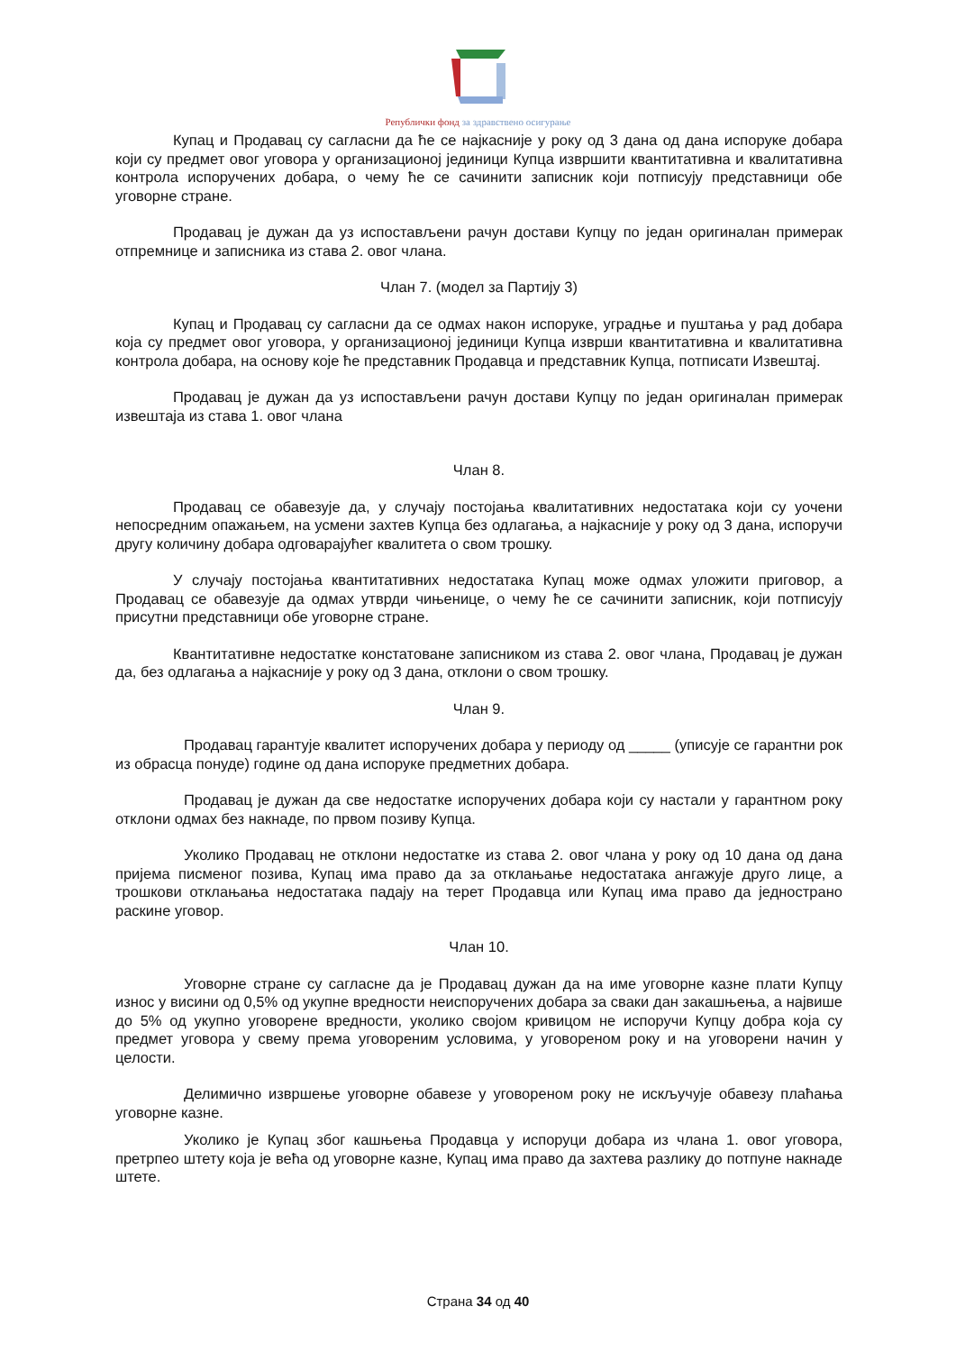Републички фонд за здравствено осигурање
Купац и Продавац су сагласни да ће се најкасније у року од 3 дана од дана испоруке добара који су предмет овог уговора у организационој јединици Купца извршити квантитативна и квалитативна контрола испоручених добара, о чему ће се сачинити записник који потписују представници обе уговорне стране.
Продавац је дужан да уз испостављени рачун достави Купцу по један оригиналан примерак отпремнице и записника из става 2. овог члана.
Члан 7. (модел за Партију 3)
Купац и Продавац су сагласни да се одмах након испоруке, уградње и пуштања у рад добара која су предмет овог уговора, у организационој јединици Купца изврши квантитативна и квалитативна контрола добара, на основу које ће представник Продавца и представник Купца, потписати Извештај.
Продавац је дужан да уз испостављени рачун достави Купцу по један оригиналан примерак извештаја из става 1. овог члана
Члан 8.
Продавац се обавезује да, у случају постојања квалитативних недостатака који су уочени непосредним опажањем, на усмени захтев Купца без одлагања, а најкасније у року од 3 дана, испоручи другу количину добара одговарајућег квалитета о свом трошку.
У случају постојања квантитативних недостатака Купац може одмах уложити приговор, а Продавац се обавезује да одмах утврди чињенице, о чему ће се сачинити записник, који потписују присутни представници обе уговорне стране.
Квантитативне недостатке констатоване записником из става 2. овог члана, Продавац је дужан да, без одлагања а најкасније у року од 3 дана, отклони о свом трошку.
Члан 9.
Продавац гарантује квалитет испоручених добара у периоду од _____ (уписује се гарантни рок из обрасца понуде) године од дана испоруке предметних добара.
Продавац је дужан да све недостатке испоручених добара који су настали у гарантном року отклони одмах без накнаде, по првом позиву Купца.
Уколико Продавац не отклони недостатке из става 2. овог члана у року од 10 дана од дана пријема писменог позива, Купац има право да за отклањање недостатака ангажује друго лице, а трошкови отклањања недостатака падају на терет Продавца или Купац има право да једнострано раскине уговор.
Члан 10.
Уговорне стране су сагласне да је Продавац дужан да на име уговорне казне плати Купцу износ у висини од 0,5% од укупне вредности неиспоручених добара за сваки дан закашњења, а највише до 5% од укупно уговорене вредности, уколико својом кривицом не испоручи Купцу добра која су предмет уговора у свему према уговореним условима, у уговореном року и на уговорени начин у целости.
Делимично извршење уговорне обавезе у уговореном року не искључује обавезу плаћања уговорне казне.
Уколико је Купац због кашњења Продавца у испоруци добара из члана 1. овог уговора, претрпео штету која је већа од уговорне казне, Купац има право да захтева разлику до потпуне накнаде штете.
Страна 34 од 40